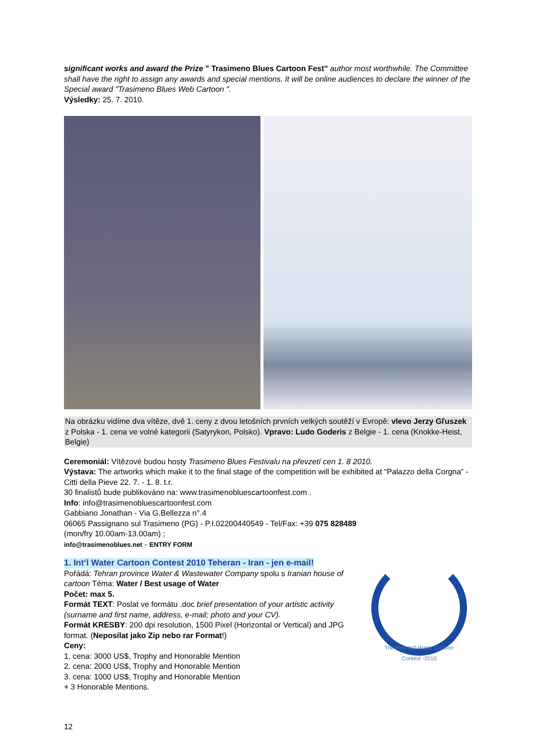significant works and award the Prize " Trasimeno Blues Cartoon Fest" author most worthwhile. The Committee shall have the right to assign any awards and special mentions. It will be online audiences to declare the winner of the Special award "Trasimeno Blues Web Cartoon ".
Výsledky: 25. 7. 2010.
Na obrázku vidíme dva vítěze, dvě 1. ceny z dvou letošních prvních velkých soutěží v Evropě: vlevo Jerzy Gľuszek z Polska - 1. cena ve volné kategorii (Satyrykon, Polsko). Vpravo: Ludo Goderis z Belgie - 1. cena (Knokke-Heist, Belgie)
Ceremoniál: Vítězové budou hosty Trasimeno Blues Festivalu na převzetí cen 1. 8 2010.
Výstava: The artworks which make it to the final stage of the competition will be exhibited at “Palazzo della Corgna” - Citti della Pieve 22. 7. - 1. 8. t.r.
30 finalistů bude publikováno na: www.trasimenobluescartoonfest.com .
Info: info@trasimenobluescartoonfest.com
Gabbiano Jonathan - Via G.Bellezza n°.4
06065 Passignano sul Trasimeno (PG) - P.I.02200440549 - Tel/Fax: +39 075 828489
(mon/fry 10.00am-13.00am) ;
info@trasimenoblues.net - ENTRY FORM
The First Int'l Water Cartoon Contest -2010
1. Int‘l Water Cartoon Contest 2010 Teheran - Iran - jen e-mail!
Pořádá: Tehran province Water & Wastewater Company spolu s Iranian house of cartoon Téma: Water / Best usage of Water
Počet: max 5.
Formát TEXT: Poslat ve formátu .doc brief presentation of your artistic activity (surname and first name, address, e-mail; photo and your CV).
Formát KRESBY: 200 dpi resolution, 1500 Pixel (Horizontal or Vertical) and JPG format. (Neposílat jako Zip nebo rar Format!)
Ceny:
1. cena: 3000 US$, Trophy and Honorable Mention
2. cena: 2000 US$, Trophy and Honorable Mention
3. cena: 1000 US$, Trophy and Honorable Mention
+ 3 Honorable Mentions.
12